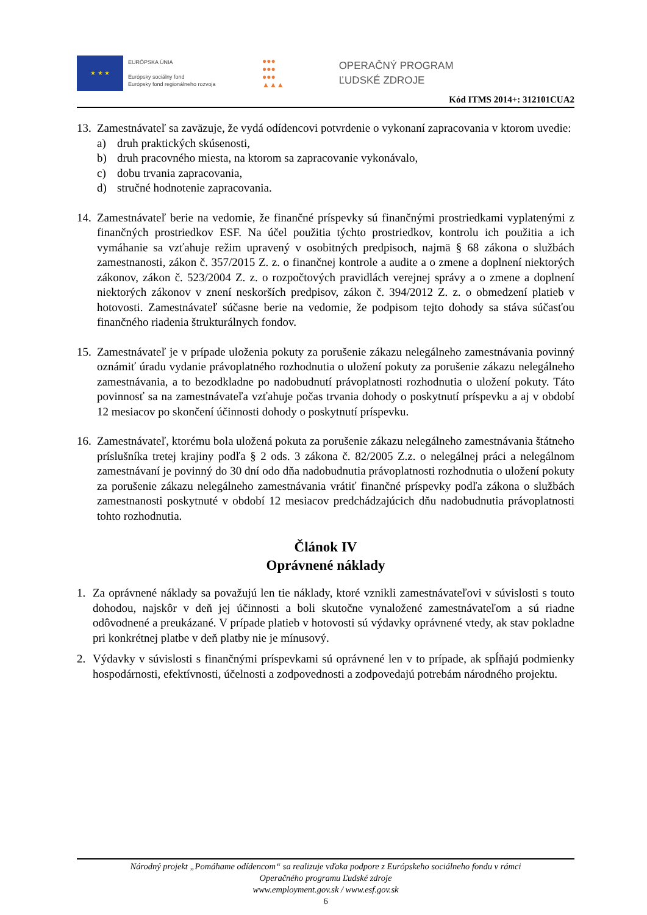★ ★ ★
EURÓPSKA ÚNIA
Európsky sociálny fond
Európsky fond regionálneho rozvoja
●●●
●●●
●●●
▲▲▲
OPERAČNÝ PROGRAM
ĽUDSKÉ ZDROJE
Kód ITMS 2014+: 312101CUA2
13.
Zamestnávateľ sa zaväzuje, že vydá odídencovi potvrdenie o vykonaní zapracovania v ktorom uvedie:
a) druh praktických skúsenosti,
b) druh pracovného miesta, na ktorom sa zapracovanie vykonávalo,
c) dobu trvania zapracovania,
d) stručné hodnotenie zapracovania.
14.
Zamestnávateľ berie na vedomie, že finančné príspevky sú finančnými prostriedkami vyplatenými z finančných prostriedkov ESF. Na účel použitia týchto prostriedkov, kontrolu ich použitia a ich vymáhanie sa vzťahuje režim upravený v osobitných predpisoch, najmä § 68 zákona o službách zamestnanosti, zákon č. 357/2015 Z. z. o finančnej kontrole a audite a o zmene a doplnení niektorých zákonov, zákon č. 523/2004 Z. z. o rozpočtových pravidlách verejnej správy a o zmene a doplnení niektorých zákonov v znení neskorších predpisov, zákon č. 394/2012 Z. z. o obmedzení platieb v hotovosti. Zamestnávateľ súčasne berie na vedomie, že podpisom tejto dohody sa stáva súčasťou finančného riadenia štrukturálnych fondov.
15.
Zamestnávateľ je v prípade uloženia pokuty za porušenie zákazu nelegálneho zamestnávania povinný oznámiť úradu vydanie právoplatného rozhodnutia o uložení pokuty za porušenie zákazu nelegálneho zamestnávania, a to bezodkladne po nadobudnutí právoplatnosti rozhodnutia o uložení pokuty. Táto povinnosť sa na zamestnávateľa vzťahuje počas trvania dohody o poskytnutí príspevku a aj v období 12 mesiacov po skončení účinnosti dohody o poskytnutí príspevku.
16.
Zamestnávateľ, ktorému bola uložená pokuta za porušenie zákazu nelegálneho zamestnávania štátneho príslušníka tretej krajiny podľa § 2 ods. 3 zákona č. 82/2005 Z.z. o nelegálnej práci a nelegálnom zamestnávaní je povinný do 30 dní odo dňa nadobudnutia právoplatnosti rozhodnutia o uložení pokuty za porušenie zákazu nelegálneho zamestnávania vrátiť finančné príspevky podľa zákona o službách zamestnanosti poskytnuté v období 12 mesiacov predchádzajúcich dňu nadobudnutia právoplatnosti tohto rozhodnutia.
Článok IV
Oprávnené náklady
1. Za oprávnené náklady sa považujú len tie náklady, ktoré vznikli zamestnávateľovi v súvislosti s touto dohodou, najskôr v deň jej účinnosti a boli skutočne vynaložené zamestnávateľom a sú riadne odôvodnené a preukázané. V prípade platieb v hotovosti sú výdavky oprávnené vtedy, ak stav pokladne pri konkrétnej platbe v deň platby nie je mínusový.
2. Výdavky v súvislosti s finančnými príspevkami sú oprávnené len v to prípade, ak spĺňajú podmienky hospodárnosti, efektívnosti, účelnosti a zodpovednosti a zodpovedajú potrebám národného projektu.
Národný projekt „Pomáhame odídencom“ sa realizuje vďaka podpore z Európskeho sociálneho fondu v rámci
Operačného programu Ľudské zdroje
www.employment.gov.sk / www.esf.gov.sk
6